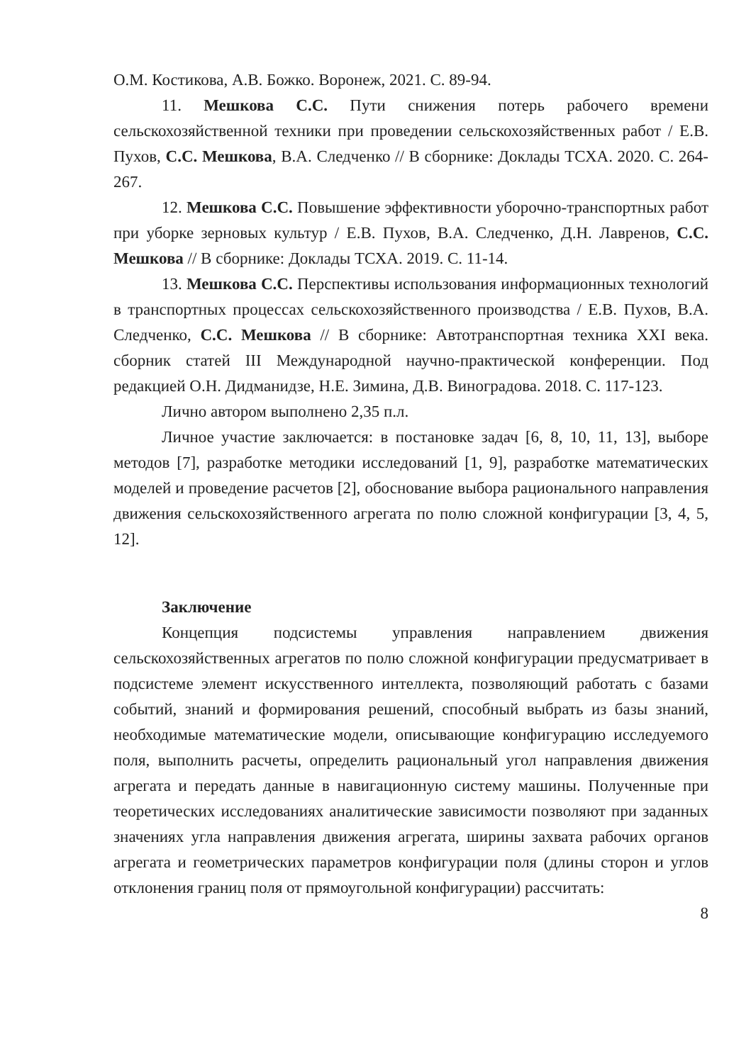О.М. Костикова, А.В. Божко. Воронеж, 2021. С. 89-94.
11. Мешкова С.С. Пути снижения потерь рабочего времени сельскохозяйственной техники при проведении сельскохозяйственных работ / Е.В. Пухов, С.С. Мешкова, В.А. Следченко // В сборнике: Доклады ТСХА. 2020. С. 264-267.
12. Мешкова С.С. Повышение эффективности уборочно-транспортных работ при уборке зерновых культур / Е.В. Пухов, В.А. Следченко, Д.Н. Лавренов, С.С. Мешкова // В сборнике: Доклады ТСХА. 2019. С. 11-14.
13. Мешкова С.С. Перспективы использования информационных технологий в транспортных процессах сельскохозяйственного производства / Е.В. Пухов, В.А. Следченко, С.С. Мешкова // В сборнике: Автотранспортная техника XXI века. сборник статей III Международной научно-практической конференции. Под редакцией О.Н. Дидманидзе, Н.Е. Зимина, Д.В. Виноградова. 2018. С. 117-123.
Лично автором выполнено 2,35 п.л.
Личное участие заключается: в постановке задач [6, 8, 10, 11, 13], выборе методов [7], разработке методики исследований [1, 9], разработке математических моделей и проведение расчетов [2], обоснование выбора рационального направления движения сельскохозяйственного агрегата по полю сложной конфигурации [3, 4, 5, 12].
Заключение
Концепция подсистемы управления направлением движения сельскохозяйственных агрегатов по полю сложной конфигурации предусматривает в подсистеме элемент искусственного интеллекта, позволяющий работать с базами событий, знаний и формирования решений, способный выбрать из базы знаний, необходимые математические модели, описывающие конфигурацию исследуемого поля, выполнить расчеты, определить рациональный угол направления движения агрегата и передать данные в навигационную систему машины. Полученные при теоретических исследованиях аналитические зависимости позволяют при заданных значениях угла направления движения агрегата, ширины захвата рабочих органов агрегата и геометрических параметров конфигурации поля (длины сторон и углов отклонения границ поля от прямоугольной конфигурации) рассчитать:
8